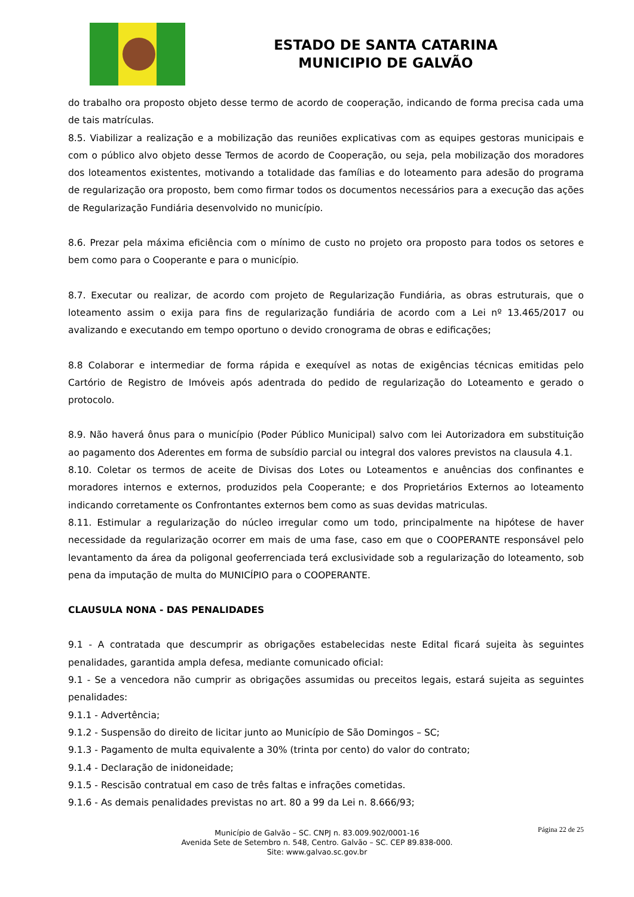ESTADO DE SANTA CATARINA
MUNICIPIO DE GALVÃO
do trabalho ora proposto objeto desse termo de acordo de cooperação, indicando de forma precisa cada uma de tais matrículas.
8.5. Viabilizar a realização e a mobilização das reuniões explicativas com as equipes gestoras municipais e com o público alvo objeto desse Termos de acordo de Cooperação, ou seja, pela mobilização dos moradores dos loteamentos existentes, motivando a totalidade das famílias e do loteamento para adesão do programa de regularização ora proposto, bem como firmar todos os documentos necessários para a execução das ações de Regularização Fundiária desenvolvido no município.
8.6. Prezar pela máxima eficiência com o mínimo de custo no projeto ora proposto para todos os setores e bem como para o Cooperante e para o município.
8.7. Executar ou realizar, de acordo com projeto de Regularização Fundiária, as obras estruturais, que o loteamento assim o exija para fins de regularização fundiária de acordo com a Lei nº 13.465/2017 ou avalizando e executando em tempo oportuno o devido cronograma de obras e edificações;
8.8 Colaborar e intermediar de forma rápida e exequível as notas de exigências técnicas emitidas pelo Cartório de Registro de Imóveis após adentrada do pedido de regularização do Loteamento e gerado o protocolo.
8.9. Não haverá ônus para o município (Poder Público Municipal) salvo com lei Autorizadora em substituição ao pagamento dos Aderentes em forma de subsídio parcial ou integral dos valores previstos na clausula 4.1.
8.10. Coletar os termos de aceite de Divisas dos Lotes ou Loteamentos e anuências dos confinantes e moradores internos e externos, produzidos pela Cooperante; e dos Proprietários Externos ao loteamento indicando corretamente os Confrontantes externos bem como as suas devidas matriculas.
8.11. Estimular a regularização do núcleo irregular como um todo, principalmente na hipótese de haver necessidade da regularização ocorrer em mais de uma fase, caso em que o COOPERANTE responsável pelo levantamento da área da poligonal geoferrenciada terá exclusividade sob a regularização do loteamento, sob pena da imputação de multa do MUNICÍPIO para o COOPERANTE.
CLAUSULA NONA - DAS PENALIDADES
9.1 - A contratada que descumprir as obrigações estabelecidas neste Edital ficará sujeita às seguintes penalidades, garantida ampla defesa, mediante comunicado oficial:
9.1 - Se a vencedora não cumprir as obrigações assumidas ou preceitos legais, estará sujeita as seguintes penalidades:
9.1.1 - Advertência;
9.1.2 - Suspensão do direito de licitar junto ao Município de São Domingos – SC;
9.1.3 - Pagamento de multa equivalente a 30% (trinta por cento) do valor do contrato;
9.1.4 - Declaração de inidoneidade;
9.1.5 - Rescisão contratual em caso de três faltas e infrações cometidas.
9.1.6 - As demais penalidades previstas no art. 80 a 99 da Lei n. 8.666/93;
Página 22 de 25
Município de Galvão – SC. CNPJ n. 83.009.902/0001-16
Avenida Sete de Setembro n. 548, Centro. Galvão – SC. CEP 89.838-000.
Site: www.galvao.sc.gov.br